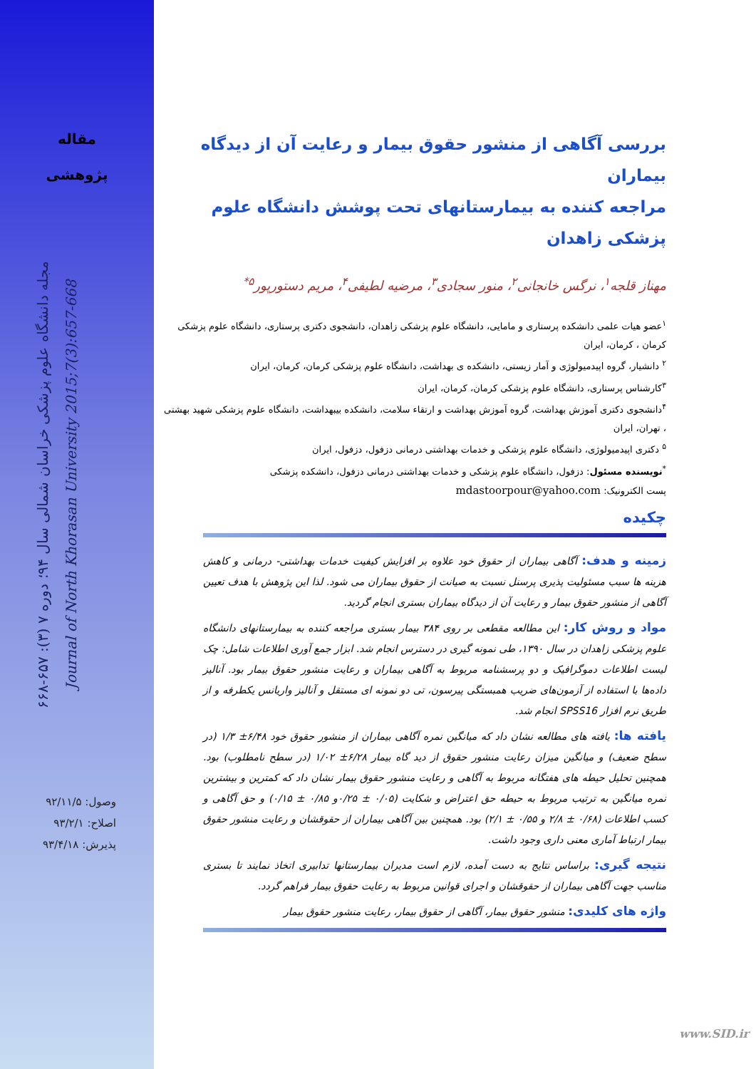مقاله
پژوهشی
مجله دانشگاه علوم پزشکی خراسان شمالی سال ۹۴؛ دوره ۷ (۳): ۶۵۷-۶۶۸
Journal of North Khorasan University 2015;7(3):657-668
وصول: ۹۲/۱۱/۵
اصلاح: ۹۳/۲/۱
پذیرش: ۹۳/۴/۱۸
بررسی آگاهی از منشور حقوق بیمار و رعایت آن از دیدگاه بیماران
مراجعه کننده به بیمارستانهای تحت پوشش دانشگاه علوم پزشکی زاهدان
مهناز قلجه<sup>۱</sup>، نرگس خانجانی<sup>۲</sup>، منور سجادی<sup>۳</sup>، مرضیه لطیفی<sup>۴</sup>، مریم دستورپور<sup>۵*</sup>
<sup>۱</sup> عضو هیات علمی دانشکده پرستاری و مامایی، دانشگاه علوم پزشکی زاهدان، دانشجوی دکتری پرستاری، دانشگاه علوم پزشکی کرمان ، کرمان، ایران
<sup>۲</sup> دانشیار، گروه اپیدمیولوژی و آمار زیستی، دانشکده ی بهداشت، دانشگاه علوم پزشکی کرمان، کرمان، ایران
<sup>۳</sup> کارشناس پرستاری، دانشگاه علوم پزشکی کرمان، کرمان، ایران
<sup>۴</sup> دانشجوی دکتری آموزش بهداشت، گروه آموزش بهداشت و ارتقاء سلامت، دانشکده بیبهداشت، دانشگاه علوم پزشکی شهید بهشتی ، تهران، ایران
<sup>۵</sup> دکتری اپیدمیولوژی، دانشگاه علوم پزشکی و خدمات بهداشتی درمانی دزفول، دزفول، ایران
<sup>*</sup> نویسنده مسئول: دزفول، دانشگاه علوم پزشکی و خدمات بهداشتی درمانی دزفول، دانشکده پزشکی
پست الکترونیک: mdastoorpour@yahoo.com
چکیده
زمینه و هدف: آگاهی بیماران از حقوق خود علاوه بر افزایش کیفیت خدمات بهداشتی- درمانی و کاهش هزینه ها سبب مسئولیت پذیری پرسنل نسبت به صیانت از حقوق بیماران می شود. لذا این پژوهش با هدف تعیین آگاهی از منشور حقوق بیمار و رعایت آن از دیدگاه بیماران بستری انجام گردید.
مواد و روش کار: این مطالعه مقطعی بر روی ۳۸۴ بیمار بستری مراجعه کننده به بیمارستانهای دانشگاه علوم پزشکی زاهدان در سال ۱۳۹۰، طی نمونه گیری در دسترس انجام شد. ابزار جمع آوری اطلاعات شامل: چک لیست اطلاعات دموگرافیک و دو پرسشنامه مربوط به آگاهی بیماران و رعایت منشور حقوق بیمار بود. آنالیز داده‌ها با استفاده از آزمون‌های ضریب همبستگی پیرسون، تی دو نمونه ای مستقل و آنالیز واریانس یکطرفه و از طریق نرم افزار SPSS16 انجام شد.
یافته ها: یافته های مطالعه نشان داد که میانگین نمره آگاهی بیماران از منشور حقوق خود ۶/۴۸± ۱/۳ (در سطح ضعیف) و میانگین میزان رعایت منشور حقوق از دید گاه بیمار ۶/۲۸± ۱/۰۲ (در سطح نامطلوب) بود. همچنین تحلیل حیطه های هفتگانه مربوط به آگاهی و رعایت منشور حقوق بیمار نشان داد که کمترین و بیشترین نمره میانگین به ترتیب مربوط به حیطه حق اعتراض و شکایت (۰/۰۵ ± ۰/۲۵و ۰/۸۵ ± ۰/۱۵) و حق آگاهی و کسب اطلاعات (۰/۶۸ ± ۲/۸ و ۰/۵۵ ± ۲/۱) بود. همچنین بین آگاهی بیماران از حقوقشان و رعایت منشور حقوق بیمار ارتباط آماری معنی داری وجود داشت.
نتیجه گیری: براساس نتایج به دست آمده، لازم است مدیران بیمارستانها تدابیری اتخاذ نمایند تا بستری مناسب جهت آگاهی بیماران از حقوقشان و اجرای قوانین مربوط به رعایت حقوق بیمار فراهم گردد.
واژه های کلیدی: منشور حقوق بیمار، آگاهی از حقوق بیمار، رعایت منشور حقوق بیمار
www.SID.ir